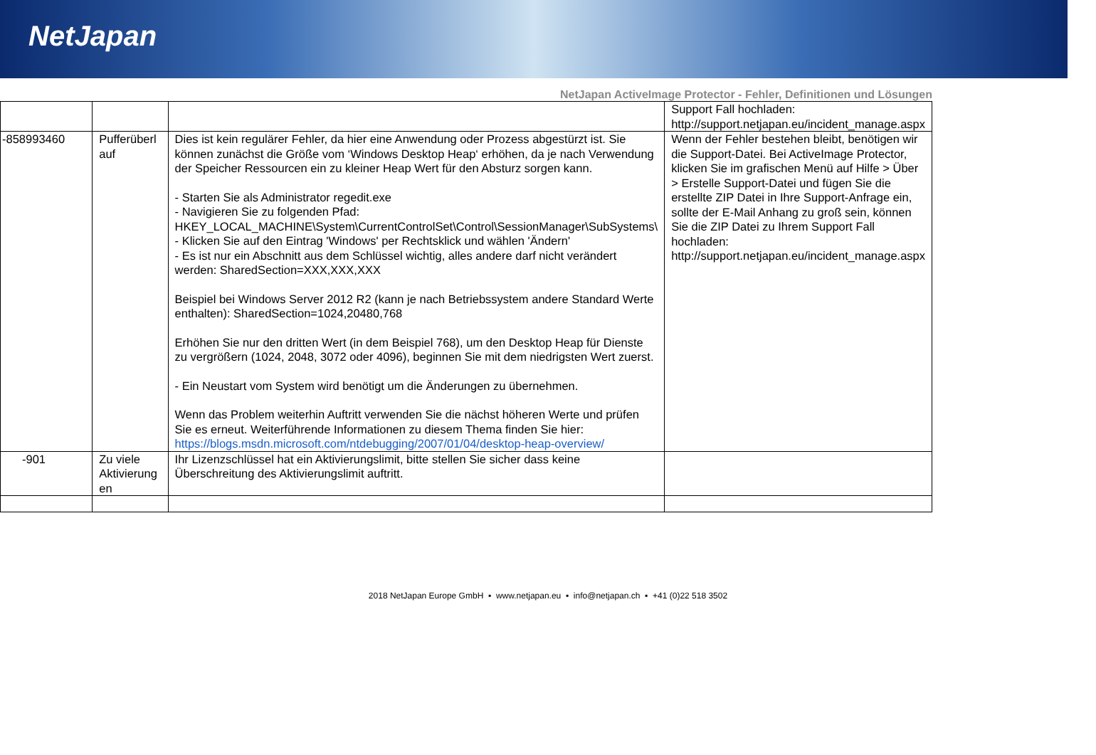NetJapan
NetJapan ActiveImage Protector - Fehler, Definitionen und Lösungen
| | | | Support Fall hochladen: http://support.netjapan.eu/incident_manage.aspx |
| -858993460 | Pufferüberl auf | Dies ist kein regulärer Fehler, da hier eine Anwendung oder Prozess abgestürzt ist. Sie können zunächst die Größe vom ‘Windows Desktop Heap‘ erhöhen, da je nach Verwendung der Speicher Ressourcen ein zu kleiner Heap Wert für den Absturz sorgen kann. - Starten Sie als Administrator regedit.exe - Navigieren Sie zu folgenden Pfad: HKEY_LOCAL_MACHINE\System\CurrentControlSet\Control\SessionManager\SubSystems\ - Klicken Sie auf den Eintrag 'Windows' per Rechtsklick und wählen 'Ändern' - Es ist nur ein Abschnitt aus dem Schlüssel wichtig, alles andere darf nicht verändert werden: SharedSection=XXX,XXX,XXX Beispiel bei Windows Server 2012 R2 (kann je nach Betriebssystem andere Standard Werte enthalten): SharedSection=1024,20480,768 Erhöhen Sie nur den dritten Wert (in dem Beispiel 768), um den Desktop Heap für Dienste zu vergrößern (1024, 2048, 3072 oder 4096), beginnen Sie mit dem niedrigsten Wert zuerst. - Ein Neustart vom System wird benötigt um die Änderungen zu übernehmen. Wenn das Problem weiterhin Auftritt verwenden Sie die nächst höheren Werte und prüfen Sie es erneut. Weiterführende Informationen zu diesem Thema finden Sie hier: https://blogs.msdn.microsoft.com/ntdebugging/2007/01/04/desktop-heap-overview/ | Wenn der Fehler bestehen bleibt, benötigen wir die Support-Datei. Bei ActiveImage Protector, klicken Sie im grafischen Menü auf Hilfe > Über > Erstelle Support-Datei und fügen Sie die erstellte ZIP Datei in Ihre Support-Anfrage ein, sollte der E-Mail Anhang zu groß sein, können Sie die ZIP Datei zu Ihrem Support Fall hochladen: http://support.netjapan.eu/incident_manage.aspx |
| -901 | Zu viele Aktivierung en | Ihr Lizenzschlüssel hat ein Aktivierungslimit, bitte stellen Sie sicher dass keine Überschreitung des Aktivierungslimit auftritt. | |
2018 NetJapan Europe GmbH ▪ www.netjapan.eu ▪ info@netjapan.ch ▪ +41 (0)22 518 3502